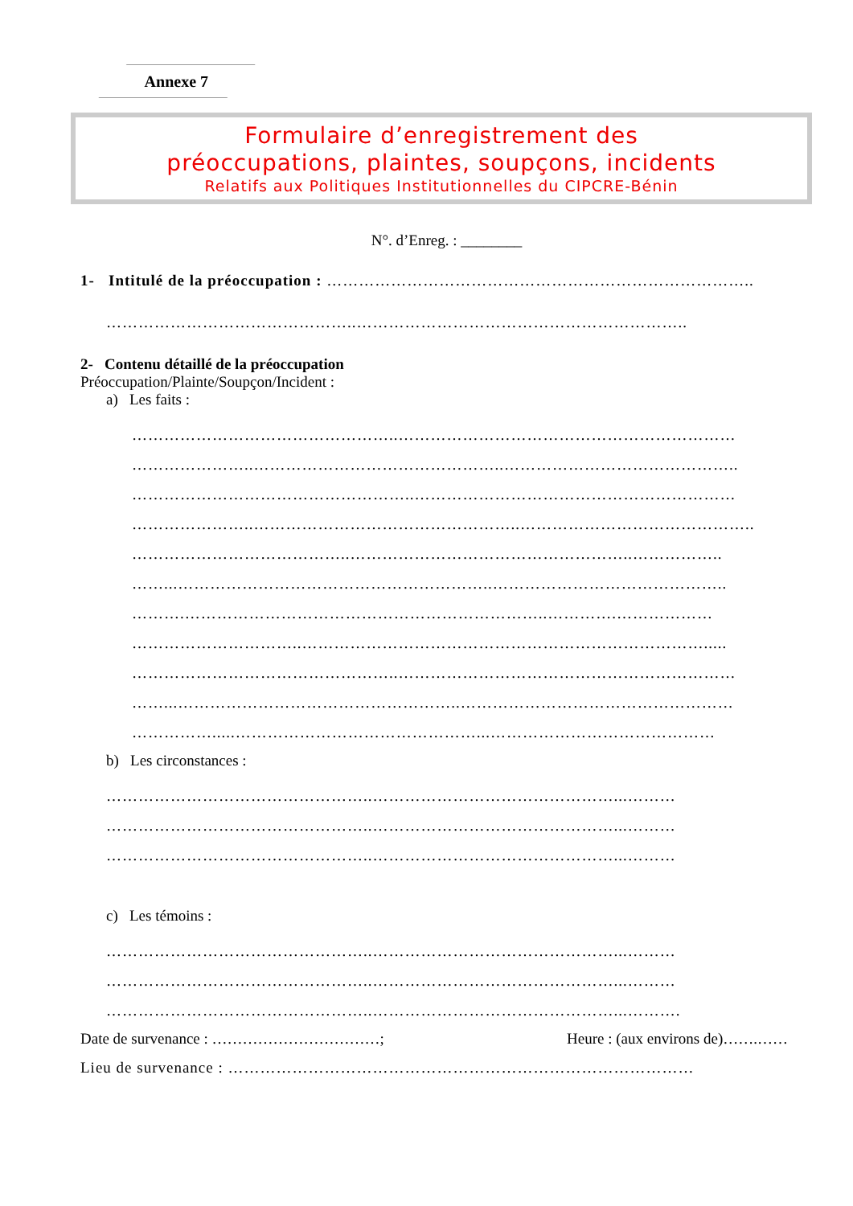Annexe 7
Formulaire d’enregistrement des
préoccupations, plaintes, soupçons, incidents
Relatifs aux Politiques Institutionnelles du CIPCRE-Bénin
N°. d’Enreg. : ________
1- Intitulé de la préoccupation : ……………………………………………………………………..
………………………………………..……………………………………………………..
2- Contenu détaillé de la préoccupation
Préoccupation/Plainte/Soupçon/Incident :
a) Les faits :
…………………………………………..………………………………………………………
…………………..………………………………………..……………………………………..
……………………………………………..……………………………………………………
…………………..…………………………………………..……………………………………..
…………………………………..……………………………………………..……………..
……...…………………………………………………..……………………………………..
……….…………………………………………………………..………….………………
…………………………..………………………………………………………………….....
…………………………………………..………………………………………………………
……...……………………………………………..……………………………………………
…………….....………………………………………...……………………………………
b) Les circonstances :
…………………………………………..………………………………………...………
…………………………………………..………………………………………...………
…………………………………………..………………………………………...………
c) Les témoins :
…………………………………………..………………………………………...………
…………………………………………..………………………………………...………
…………………………………………..………………………………………...……….
Date de survenance : ……………………………; Heure : (aux environs de)…….……
Lieu de survenance : ……………………………………………………………………………